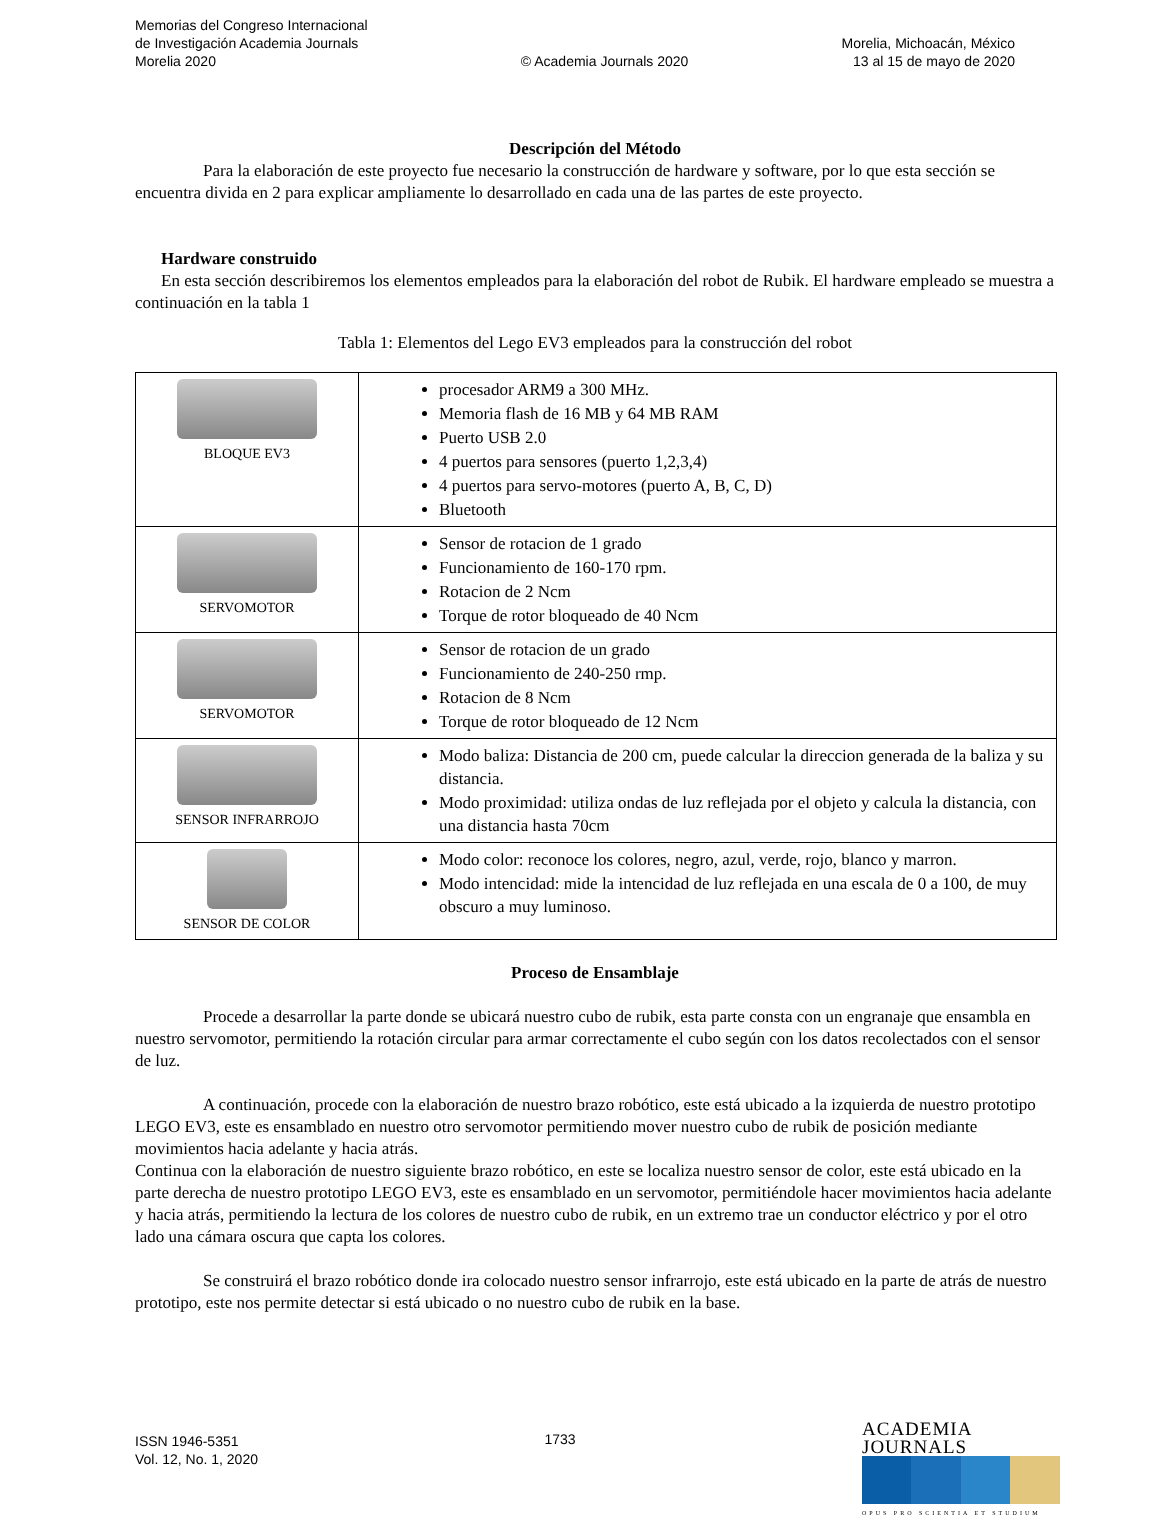Memorias del Congreso Internacional
de Investigación Academia Journals
Morelia 2020
© Academia Journals 2020
Morelia, Michoacán, México
13 al 15 de mayo de 2020
Descripción del Método
Para la elaboración de este proyecto fue necesario la construcción de hardware y software, por lo que esta sección se encuentra divida en 2 para explicar ampliamente lo desarrollado en cada una de las partes de este proyecto.
Hardware construido
En esta sección describiremos los elementos empleados para la elaboración del robot de Rubik. El hardware empleado se muestra a continuación en la tabla 1
Tabla 1: Elementos del Lego EV3 empleados para la construcción del robot
| BLOQUE EV3 | procesador ARM9 a 300 MHz. Memoria flash de 16 MB y 64 MB RAM Puerto USB 2.0 4 puertos para sensores (puerto 1,2,3,4) 4 puertos para servo-motores (puerto A, B, C, D) Bluetooth |
| SERVOMOTOR | Sensor de rotacion de 1 grado Funcionamiento de 160-170 rpm. Rotacion de 2 Ncm Torque de rotor bloqueado de 40 Ncm |
| SERVOMOTOR | Sensor de rotacion de un grado Funcionamiento de 240-250 rmp. Rotacion de 8 Ncm Torque de rotor bloqueado de 12 Ncm |
| SENSOR INFRARROJO | Modo baliza: Distancia de 200 cm, puede calcular la direccion generada de la baliza y su distancia. Modo proximidad: utiliza ondas de luz reflejada por el objeto y calcula la distancia, con una distancia hasta 70cm |
| SENSOR DE COLOR | Modo color: reconoce los colores, negro, azul, verde, rojo, blanco y marron. Modo intencidad: mide la intencidad de luz reflejada en una escala de 0 a 100, de muy obscuro a muy luminoso. |
Proceso de Ensamblaje
Procede a desarrollar la parte donde se ubicará nuestro cubo de rubik, esta parte consta con un engranaje que ensambla en nuestro servomotor, permitiendo la rotación circular para armar correctamente el cubo según con los datos recolectados con el sensor de luz.
A continuación, procede con la elaboración de nuestro brazo robótico, este está ubicado a la izquierda de nuestro prototipo LEGO EV3, este es ensamblado en nuestro otro servomotor permitiendo mover nuestro cubo de rubik de posición mediante movimientos hacia adelante y hacia atrás.
Continua con la elaboración de nuestro siguiente brazo robótico, en este se localiza nuestro sensor de color, este está ubicado en la parte derecha de nuestro prototipo LEGO EV3, este es ensamblado en un servomotor, permitiéndole hacer movimientos hacia adelante y hacia atrás, permitiendo la lectura de los colores de nuestro cubo de rubik, en un extremo trae un conductor eléctrico y por el otro lado una cámara oscura que capta los colores.
Se construirá el brazo robótico donde ira colocado nuestro sensor infrarrojo, este está ubicado en la parte de atrás de nuestro prototipo, este nos permite detectar si está ubicado o no nuestro cubo de rubik en la base.
ISSN 1946-5351
Vol. 12, No. 1, 2020
1733
ACADEMIA JOURNALS
OPUS PRO SCIENTIA ET STUDIUM